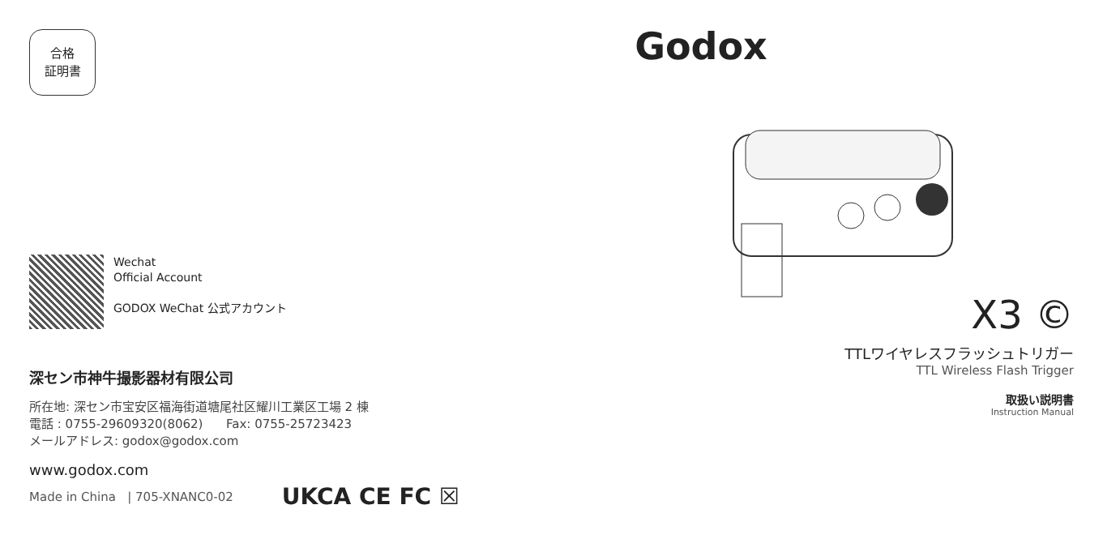合格
証明書
Wechat
Official Account
GODOX WeChat 公式アカウント
深セン市神牛撮影器材有限公司
所在地: 深セン市宝安区福海街道塘尾社区耀川工業区工場 2 棟
電話 : 0755-29609320(8062) Fax: 0755-25723423
メールアドレス: godox@godox.com
www.godox.com
Made in China | 705-XNANC0-02 UKCA CE FC ☒
Godox
X3 ©
TTLワイヤレスフラッシュトリガー
TTL Wireless Flash Trigger
取扱い説明書
Instruction Manual